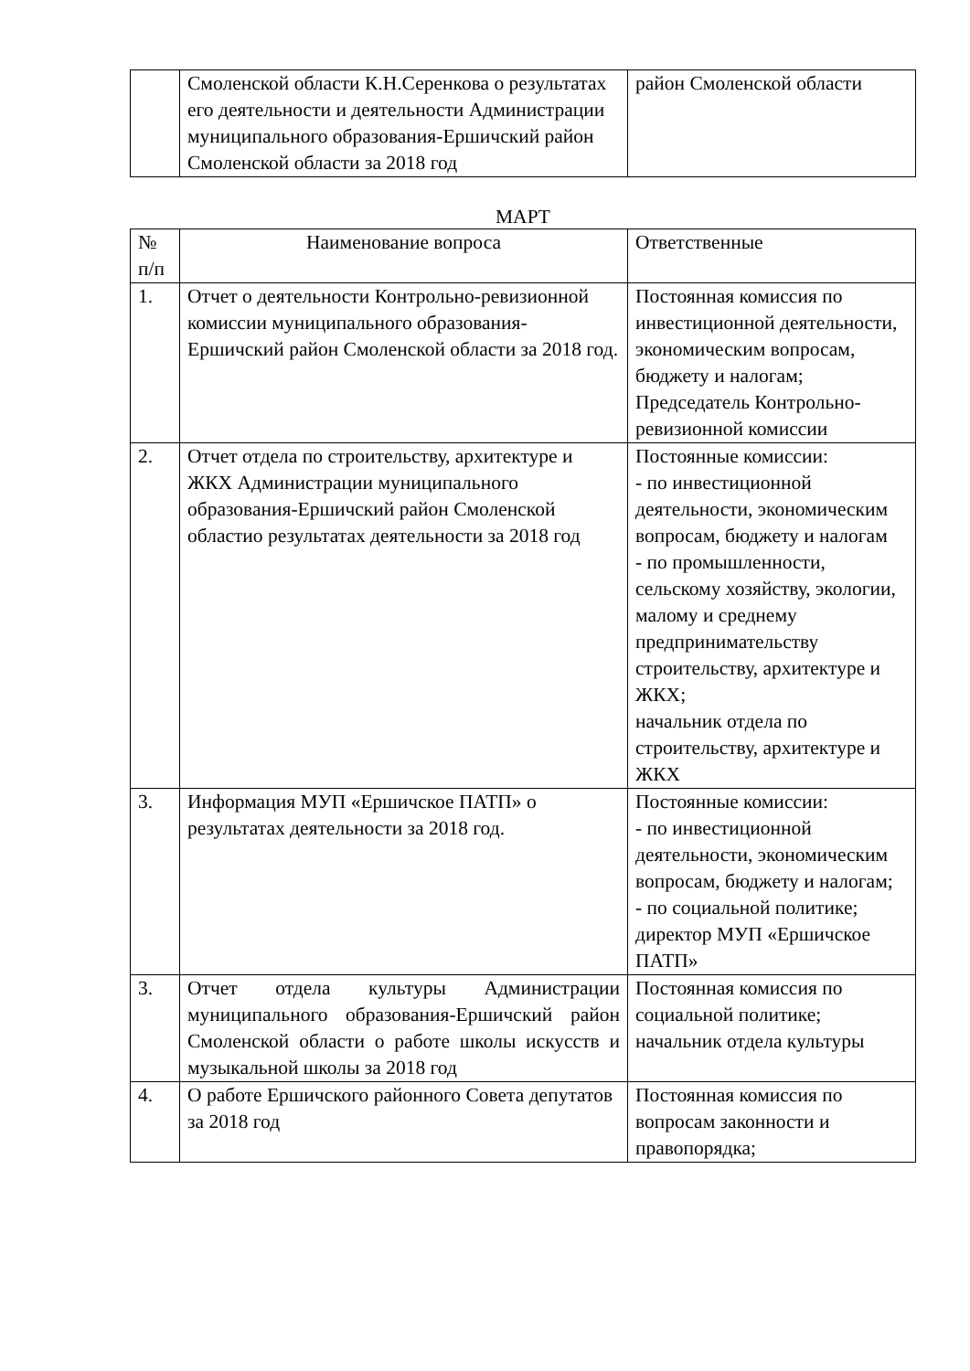| | Смоленской области К.Н.Серенкова о результатах его деятельности и деятельности Администрации муниципального образования-Ершичский район Смоленской области за 2018 год | район Смоленской области |
МАРТ
| № п/п | Наименование вопроса | Ответственные |
| --- | --- | --- |
| 1. | Отчет о деятельности Контрольно-ревизионной комиссии муниципального образования-Ершичский район Смоленской области за 2018 год. | Постоянная комиссия по инвестиционной деятельности, экономическим вопросам, бюджету и налогам; Председатель Контрольно-ревизионной комиссии |
| 2. | Отчет отдела по строительству, архитектуре и ЖКХ Администрации муниципального образования-Ершичский район Смоленской областио результатах деятельности за 2018 год | Постоянные комиссии: - по инвестиционной деятельности, экономическим вопросам, бюджету и налогам - по промышленности, сельскому хозяйству, экологии, малому и среднему предпринимательству строительству, архитектуре и ЖКХ; начальник отдела по строительству, архитектуре и ЖКХ |
| 3. | Информация МУП «Ершичское ПАТП» о результатах деятельности за 2018 год. | Постоянные комиссии: - по инвестиционной деятельности, экономическим вопросам, бюджету и налогам; - по социальной политике; директор МУП «Ершичское ПАТП» |
| 3. | Отчет отдела культуры Администрации муниципального образования-Ершичский район Смоленской области о работе школы искусств и музыкальной школы за 2018 год | Постоянная комиссия по социальной политике; начальник отдела культуры |
| 4. | О работе Ершичского районного Совета депутатов за 2018 год | Постоянная комиссия по вопросам законности и правопорядка; |